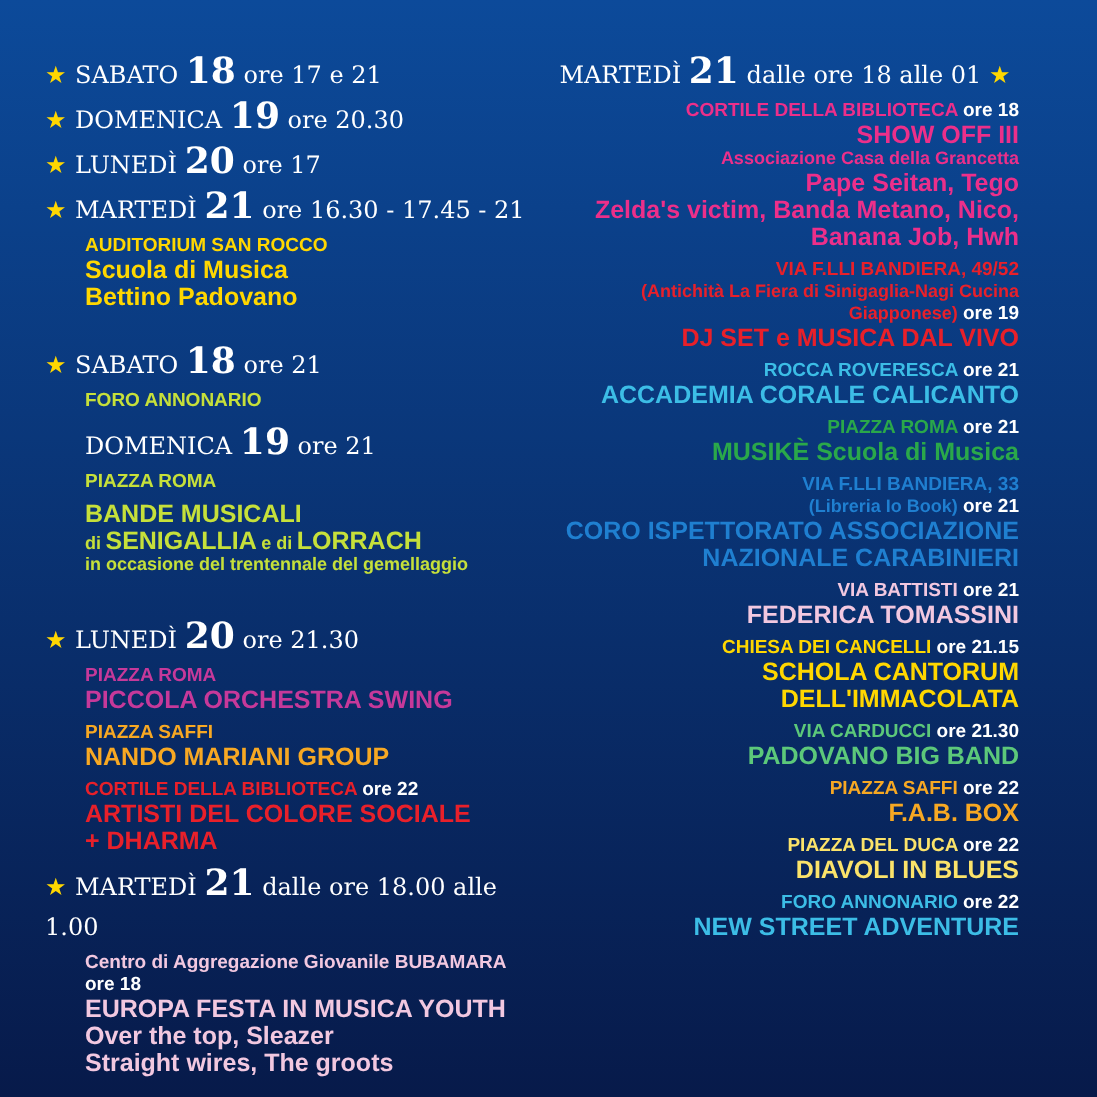★ SABATO 18 ore 17 e 21
★ DOMENICA 19 ore 20.30
★ LUNEDÌ 20 ore 17
★ MARTEDÌ 21 ore 16.30 - 17.45 - 21
AUDITORIUM SAN ROCCO
Scuola di Musica
Bettino Padovano
★ SABATO 18 ore 21
FORO ANNONARIO
DOMENICA 19 ore 21
PIAZZA ROMA
BANDE MUSICALI
di SENIGALLIA e di LORRACH
in occasione del trentennale del gemellaggio
★ LUNEDÌ 20 ore 21.30
PIAZZA ROMA
PICCOLA ORCHESTRA SWING
PIAZZA SAFFI
NANDO MARIANI GROUP
CORTILE DELLA BIBLIOTECA ore 22
ARTISTI DEL COLORE SOCIALE
+ DHARMA
★ MARTEDÌ 21 dalle ore 18.00 alle 1.00
Centro di Aggregazione Giovanile BUBAMARA ore 18
EUROPA FESTA IN MUSICA YOUTH
Over the top, Sleazer
Straight wires, The groots
MARTEDÌ 21 dalle ore 18 alle 01 ★
CORTILE DELLA BIBLIOTECA ore 18
SHOW OFF III
Associazione Casa della Grancetta
Pape Seitan, Tego
Zelda's victim, Banda Metano, Nico,
Banana Job, Hwh
VIA F.LLI BANDIERA, 49/52
(Antichità La Fiera di Sinigaglia-Nagi Cucina Giapponese) ore 19
DJ SET e MUSICA DAL VIVO
ROCCA ROVERESCA ore 21
ACCADEMIA CORALE CALICANTO
PIAZZA ROMA ore 21
MUSIKÈ Scuola di Musica
VIA F.LLI BANDIERA, 33
(Libreria Io Book) ore 21
CORO ISPETTORATO ASSOCIAZIONE
NAZIONALE CARABINIERI
VIA BATTISTI ore 21
FEDERICA TOMASSINI
CHIESA DEI CANCELLI ore 21.15
SCHOLA CANTORUM
DELL'IMMACOLATA
VIA CARDUCCI ore 21.30
PADOVANO BIG BAND
PIAZZA SAFFI ore 22
F.A.B. BOX
PIAZZA DEL DUCA ore 22
DIAVOLI IN BLUES
FORO ANNONARIO ore 22
NEW STREET ADVENTURE